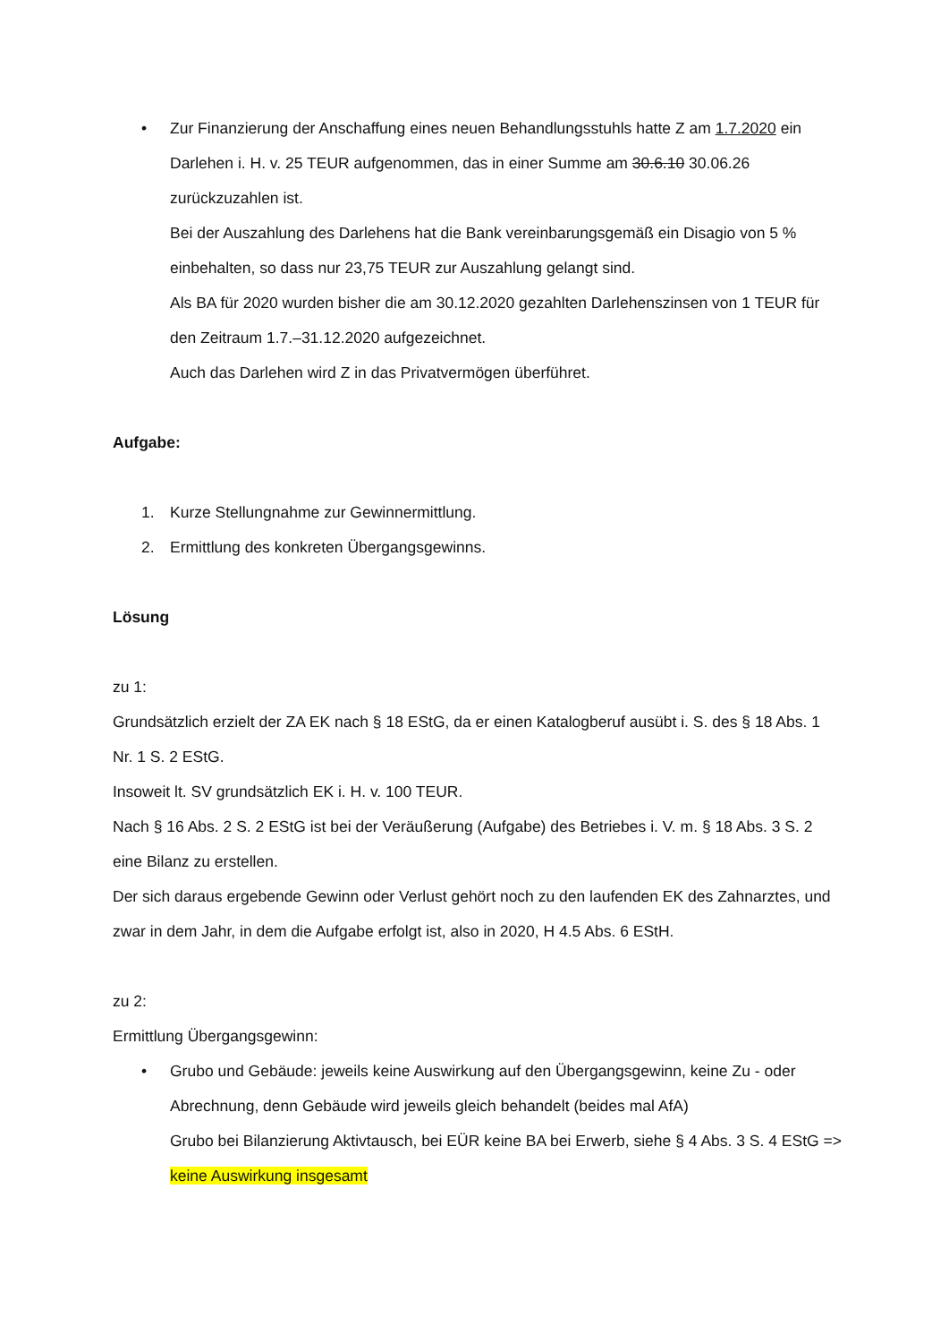•
Zur Finanzierung der Anschaffung eines neuen Behandlungsstuhls hatte Z am 1.7.2020 ein Darlehen i. H. v. 25 TEUR aufgenommen, das in einer Summe am 30.6.10 30.06.26 zurückzuzahlen ist.
Bei der Auszahlung des Darlehens hat die Bank vereinbarungsgemäß ein Disagio von 5 % einbehalten, so dass nur 23,75 TEUR zur Auszahlung gelangt sind.
Als BA für 2020 wurden bisher die am 30.12.2020 gezahlten Darlehenszinsen von 1 TEUR für den Zeitraum 1.7.–31.12.2020 aufgezeichnet.
Auch das Darlehen wird Z in das Privatvermögen überführet.
Aufgabe:
1.
Kurze Stellungnahme zur Gewinnermittlung.
2.
Ermittlung des konkreten Übergangsgewinns.
Lösung
zu 1:
Grundsätzlich erzielt der ZA EK nach § 18 EStG, da er einen Katalogberuf ausübt i. S. des § 18 Abs. 1 Nr. 1 S. 2 EStG.
Insoweit lt. SV grundsätzlich EK i. H. v. 100 TEUR.
Nach § 16 Abs. 2 S. 2 EStG ist bei der Veräußerung (Aufgabe) des Betriebes i. V. m. § 18 Abs. 3 S. 2 eine Bilanz zu erstellen.
Der sich daraus ergebende Gewinn oder Verlust gehört noch zu den laufenden EK des Zahnarztes, und zwar in dem Jahr, in dem die Aufgabe erfolgt ist, also in 2020, H 4.5 Abs. 6 EStH.
zu 2:
Ermittlung Übergangsgewinn:
•
Grubo und Gebäude: jeweils keine Auswirkung auf den Übergangsgewinn, keine Zu - oder Abrechnung, denn Gebäude wird jeweils gleich behandelt (beides mal AfA)
Grubo bei Bilanzierung Aktivtausch, bei EÜR keine BA bei Erwerb, siehe § 4 Abs. 3 S. 4 EStG => keine Auswirkung insgesamt